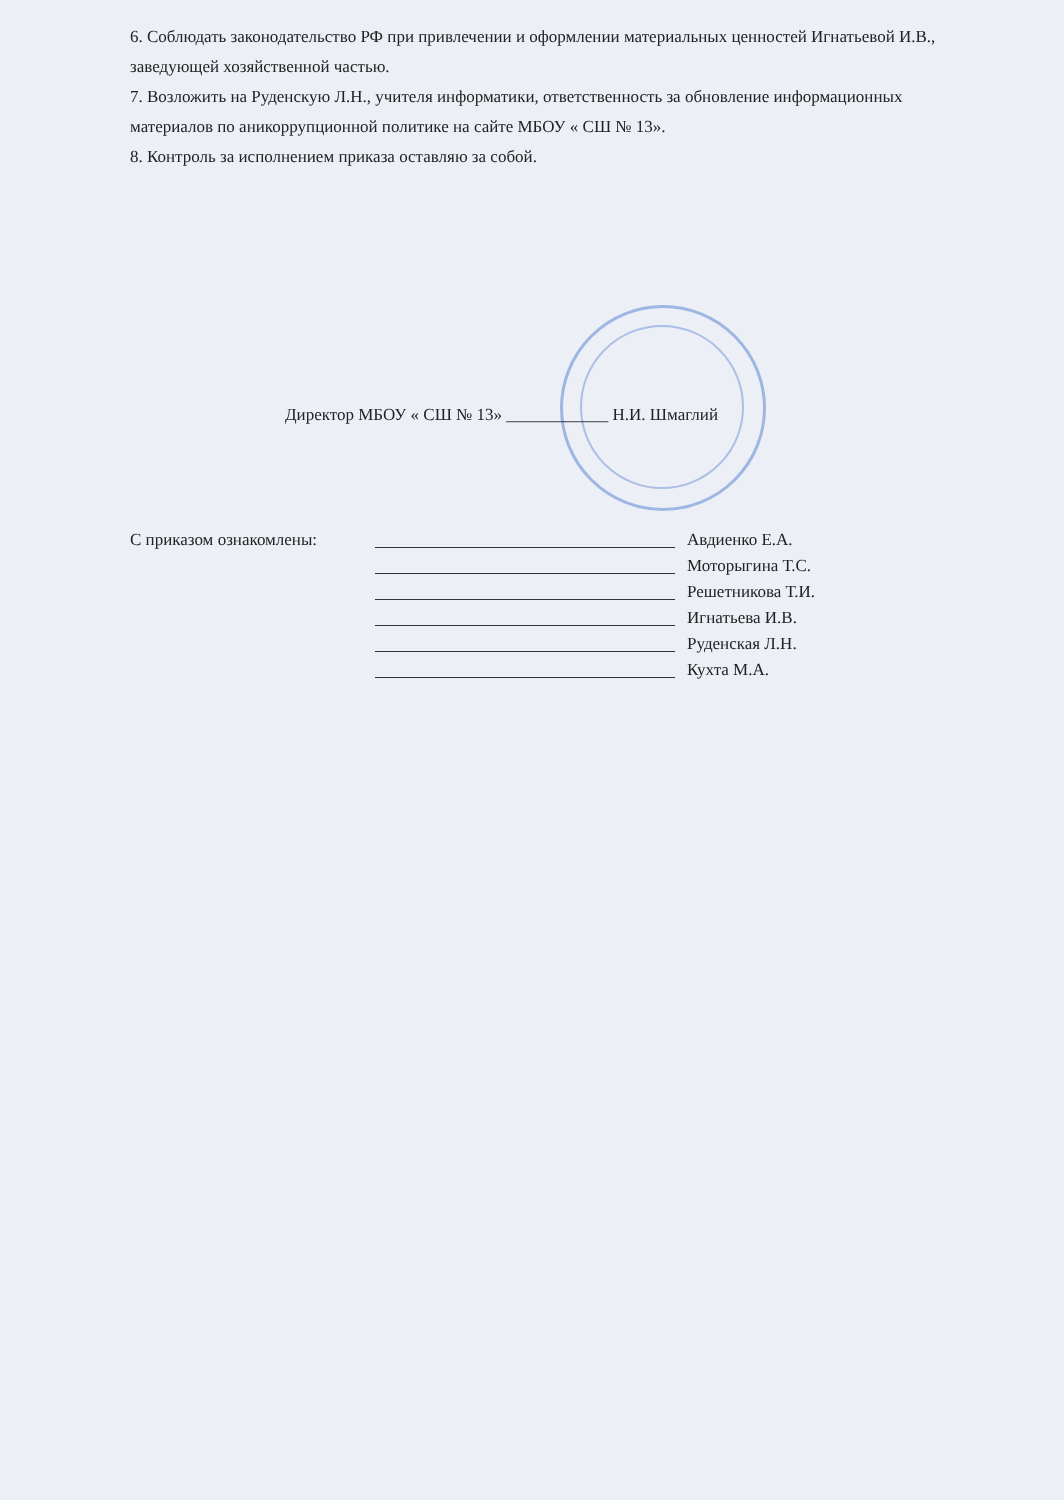6. Соблюдать законодательство РФ при привлечении и оформлении материальных ценностей Игнатьевой И.В., заведующей хозяйственной частью.
7. Возложить на Руденскую Л.Н., учителя информатики, ответственность за обновление информационных материалов по аникоррупционной политике на сайте МБОУ « СШ № 13».
8. Контроль за исполнением приказа оставляю за собой.
Директор МБОУ « СШ № 13» ____________ Н.И. Шмаглий
С приказом ознакомлены: Авдиенко Е.А.
Моторыгина Т.С.
Решетникова Т.И.
Игнатьева И.В.
Руденская Л.Н.
Кухта М.А.